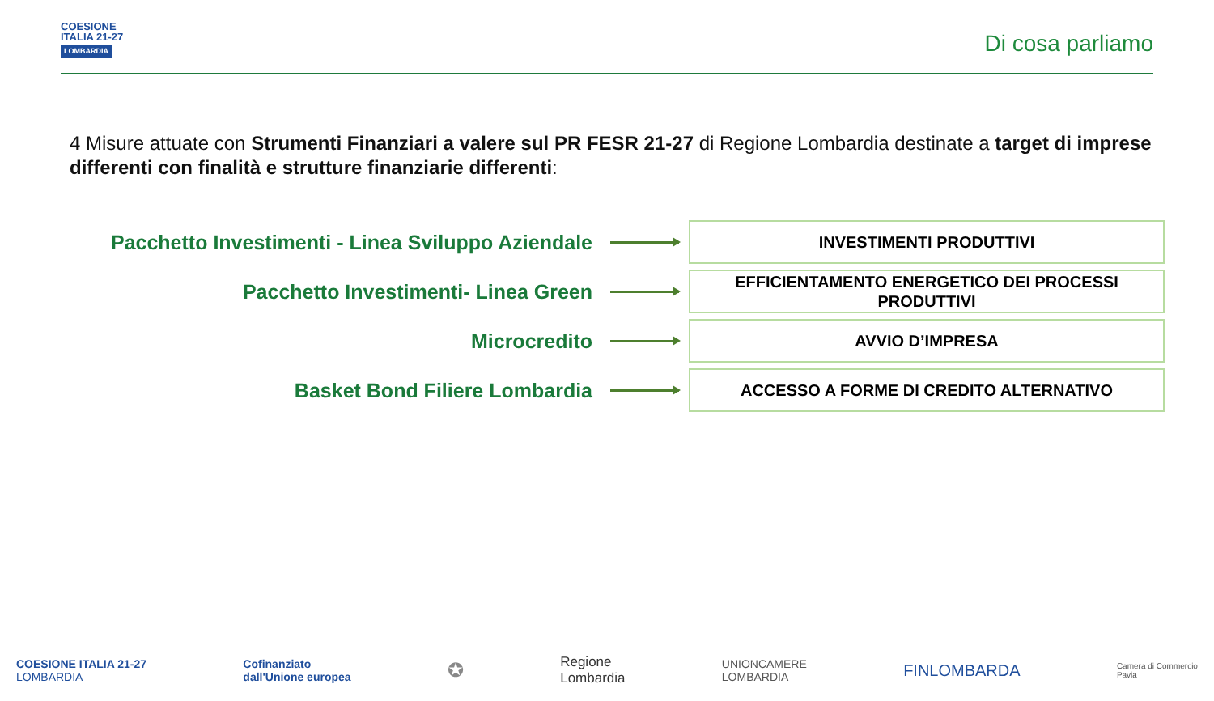COESIONE
ITALIA 21-27
LOMBARDIA
Di cosa parliamo
4 Misure attuate con Strumenti Finanziari a valere sul PR FESR 21-27 di Regione Lombardia destinate a target di imprese differenti con finalità e strutture finanziarie differenti:
Pacchetto Investimenti - Linea Sviluppo Aziendale
INVESTIMENTI PRODUTTIVI
Pacchetto Investimenti- Linea Green
EFFICIENTAMENTO ENERGETICO DEI PROCESSI PRODUTTIVI
Microcredito
AVVIO D’IMPRESA
Basket Bond Filiere Lombardia
ACCESSO A FORME DI CREDITO ALTERNATIVO
COESIONE ITALIA 21-27
LOMBARDIA
Cofinanziato
dall'Unione europea
✪
Regione
Lombardia
UNIONCAMERE
LOMBARDIA
FINLOMBARDA
Camera di Commercio
Pavia